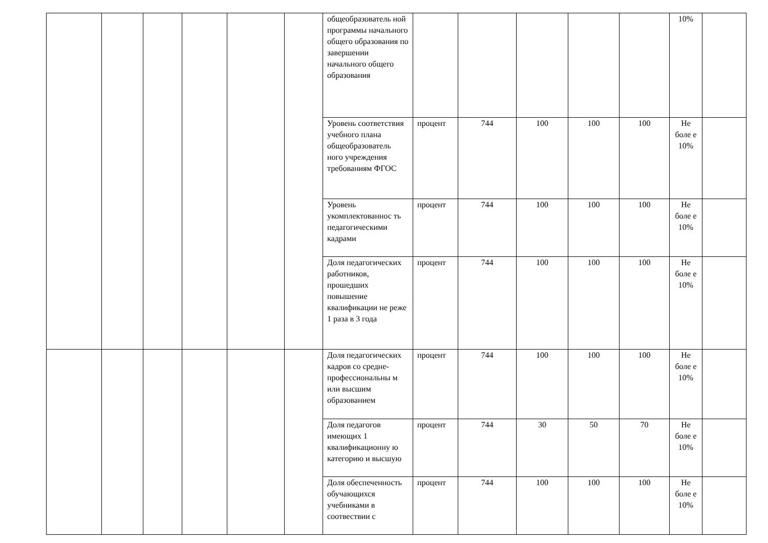| | | | | | | общеобразователь ной программы начального общего образования по завершении начального общего образования | | | | | | 10% | |
| | | | | | | Уровень соответствия учебного плана общеобразователь ного учреждения требованиям ФГОС | процент | 744 | 100 | 100 | 100 | Не боле е 10% | |
| | | | | | | Уровень укомплектованнос ть педагогическими кадрами | процент | 744 | 100 | 100 | 100 | Не боле е 10% | |
| | | | | | | Доля педагогических работников, прошедших повышение квалификации не реже 1 раза в 3 года | процент | 744 | 100 | 100 | 100 | Не боле е 10% | |
| | | | | | | Доля педагогических кадров со средне-профессиональны м или высшим образованием | процент | 744 | 100 | 100 | 100 | Не боле е 10% | |
| | | | | | | Доля педагогов имеющих 1 квалификационну ю категорию и высшую | процент | 744 | 30 | 50 | 70 | Не боле е 10% | |
| | | | | | | Доля обеспеченность обучающихся учебниками в соотвествии с | процент | 744 | 100 | 100 | 100 | Не боле е 10% | |